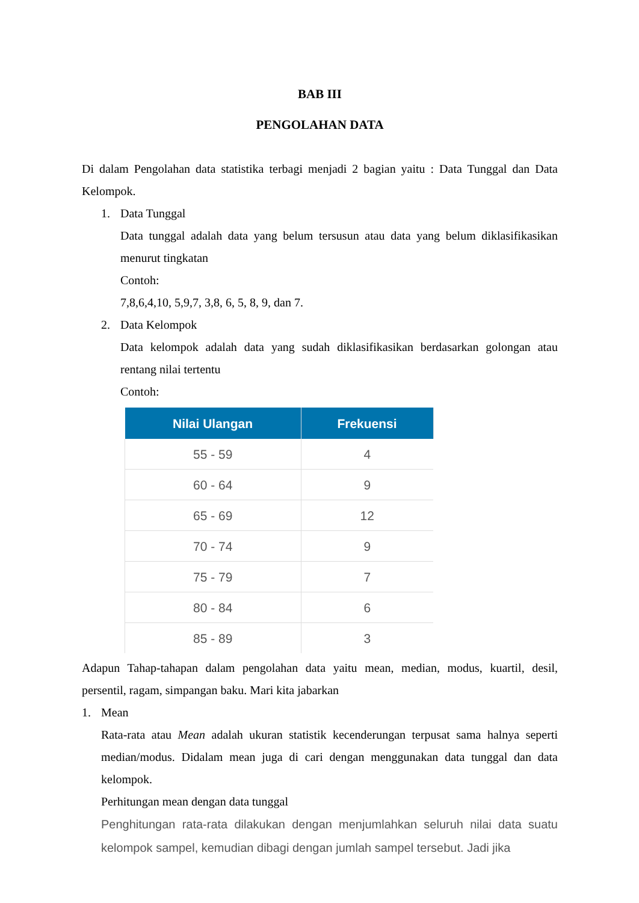BAB III
PENGOLAHAN DATA
Di dalam Pengolahan data statistika terbagi menjadi 2 bagian yaitu : Data Tunggal dan Data Kelompok.
1. Data Tunggal
Data tunggal adalah data yang belum tersusun atau data yang belum diklasifikasikan menurut tingkatan
Contoh:
7,8,6,4,10, 5,9,7, 3,8, 6, 5, 8, 9, dan 7.
2. Data Kelompok
Data kelompok adalah data yang sudah diklasifikasikan berdasarkan golongan atau rentang nilai tertentu
Contoh:
| Nilai Ulangan | Frekuensi |
| --- | --- |
| 55 - 59 | 4 |
| 60 - 64 | 9 |
| 65 - 69 | 12 |
| 70 - 74 | 9 |
| 75 - 79 | 7 |
| 80 - 84 | 6 |
| 85 - 89 | 3 |
Adapun Tahap-tahapan dalam pengolahan data yaitu mean, median, modus, kuartil, desil, persentil, ragam, simpangan baku. Mari kita jabarkan
1. Mean
Rata-rata atau Mean adalah ukuran statistik kecenderungan terpusat sama halnya seperti median/modus. Didalam mean juga di cari dengan menggunakan data tunggal dan data kelompok.
Perhitungan mean dengan data tunggal
Penghitungan rata-rata dilakukan dengan menjumlahkan seluruh nilai data suatu kelompok sampel, kemudian dibagi dengan jumlah sampel tersebut. Jadi jika